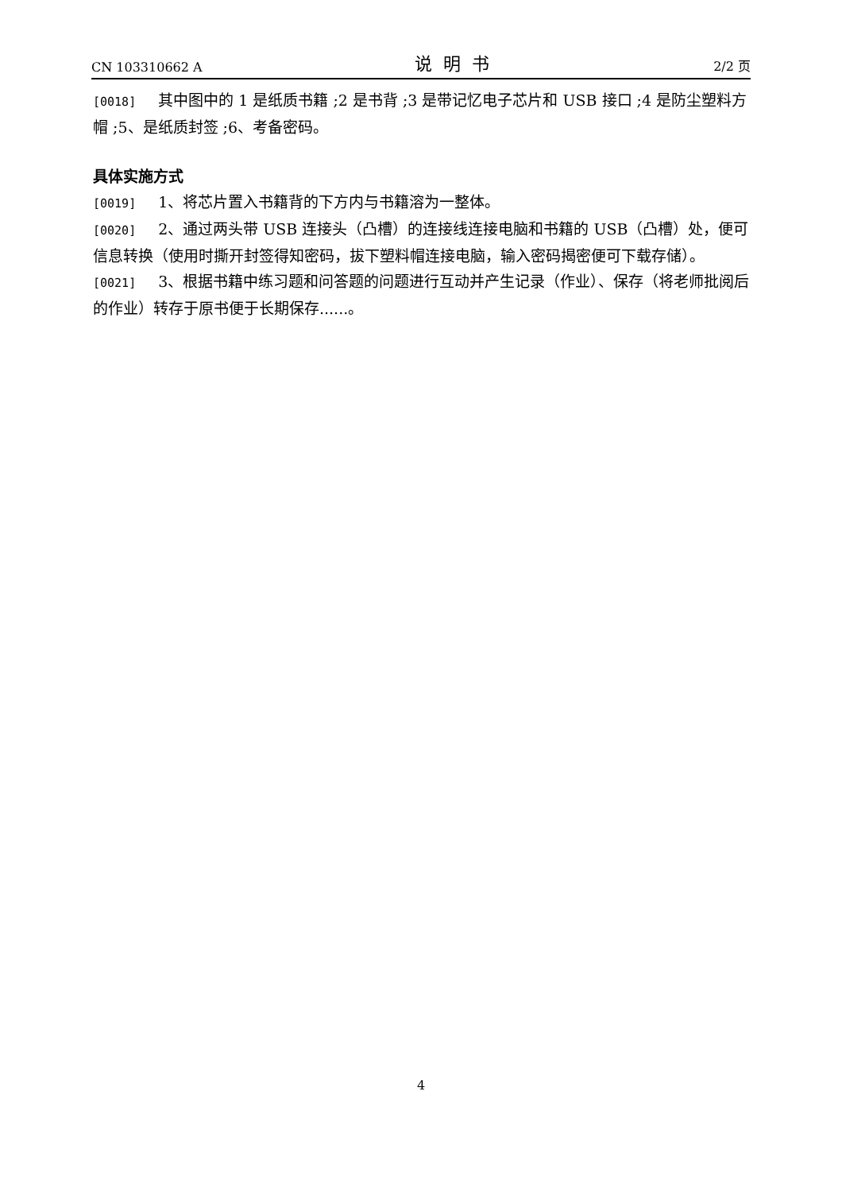CN 103310662 A 说明书 2/2 页
[0018] 其中图中的 1 是纸质书籍 ;2 是书背 ;3 是带记忆电子芯片和 USB 接口 ;4 是防尘塑料方帽 ;5、是纸质封签 ;6、考备密码。
具体实施方式
[0019] 1、将芯片置入书籍背的下方内与书籍溶为一整体。
[0020] 2、通过两头带 USB 连接头（凸槽）的连接线连接电脑和书籍的 USB（凸槽）处，便可信息转换（使用时撕开封签得知密码，拔下塑料帽连接电脑，输入密码揭密便可下载存储）。
[0021] 3、根据书籍中练习题和问答题的问题进行互动并产生记录（作业）、保存（将老师批阅后的作业）转存于原书便于长期保存......。
4